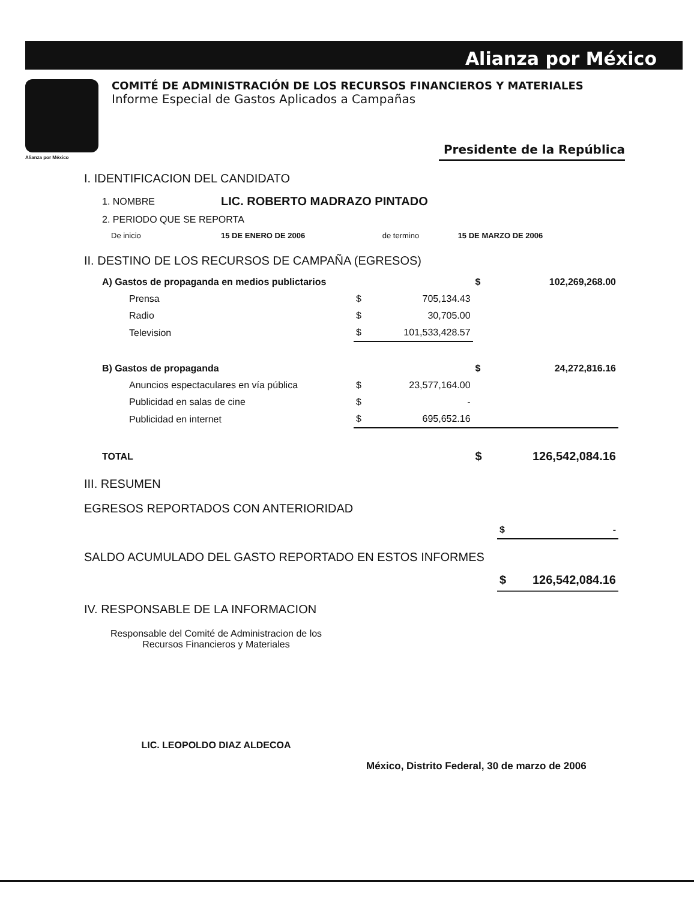Alianza por México
COMITÉ DE ADMINISTRACIÓN DE LOS RECURSOS FINANCIEROS Y MATERIALES
Informe Especial de Gastos Aplicados a Campañas
Alianza por México
Presidente de la República
I. IDENTIFICACION DEL CANDIDATO
| 1. NOMBRE | LIC. ROBERTO MADRAZO PINTADO | | |
| 2. PERIODO QUE SE REPORTA | | | |
| De inicio | 15 DE ENERO DE 2006 | de termino | 15 DE MARZO DE 2006 |
II. DESTINO DE LOS RECURSOS DE CAMPAÑA (EGRESOS)
| A) Gastos de propaganda en medios publictarios | | | $ | 102,269,268.00 |
| Prensa | $ | 705,134.43 | | |
| Radio | $ | 30,705.00 | | |
| Television | $ | 101,533,428.57 | | |
| B) Gastos de propaganda | | | $ | 24,272,816.16 |
| Anuncios espectaculares en vía pública | $ | 23,577,164.00 | | |
| Publicidad en salas de cine | $ | - | | |
| Publicidad en internet | $ | 695,652.16 | | |
| TOTAL | | | $ | 126,542,084.16 |
III. RESUMEN
EGRESOS REPORTADOS CON ANTERIORIDAD
| | $ | - |
SALDO ACUMULADO DEL GASTO REPORTADO EN ESTOS INFORMES
| | $ | 126,542,084.16 |
IV. RESPONSABLE DE LA INFORMACION
Responsable del Comité de Administracion de los
Recursos Financieros y Materiales
LIC. LEOPOLDO DIAZ ALDECOA
México, Distrito Federal, 30 de marzo de 2006